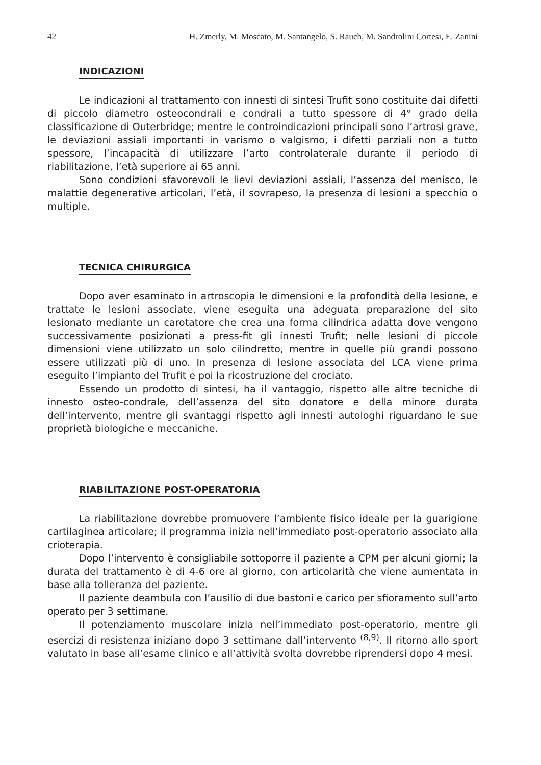42 H. Zmerly, M. Moscato, M. Santangelo, S. Rauch, M. Sandrolini Cortesi, E. Zanini
INDICAZIONI
Le indicazioni al trattamento con innesti di sintesi Trufit sono costituite dai difetti di piccolo diametro osteocondrali e condrali a tutto spessore di 4° grado della classificazione di Outerbridge; mentre le controindicazioni principali sono l’artrosi grave, le deviazioni assiali importanti in varismo o valgismo, i difetti parziali non a tutto spessore, l’incapacità di utilizzare l’arto controlaterale durante il periodo di riabilitazione, l’età superiore ai 65 anni.
Sono condizioni sfavorevoli le lievi deviazioni assiali, l’assenza del menisco, le malattie degenerative articolari, l’età, il sovrapeso, la presenza di lesioni a specchio o multiple.
TECNICA CHIRURGICA
Dopo aver esaminato in artroscopia le dimensioni e la profondità della lesione, e trattate le lesioni associate, viene eseguita una adeguata preparazione del sito lesionato mediante un carotatore che crea una forma cilindrica adatta dove vengono successivamente posizionati a press-fit gli innesti Trufit; nelle lesioni di piccole dimensioni viene utilizzato un solo cilindretto, mentre in quelle più grandi possono essere utilizzati più di uno. In presenza di lesione associata del LCA viene prima eseguito l’impianto del Trufit e poi la ricostruzione del crociato.
Essendo un prodotto di sintesi, ha il vantaggio, rispetto alle altre tecniche di innesto osteo-condrale, dell’assenza del sito donatore e della minore durata dell’intervento, mentre gli svantaggi rispetto agli innesti autologhi riguardano le sue proprietà biologiche e meccaniche.
RIABILITAZIONE POST-OPERATORIA
La riabilitazione dovrebbe promuovere l’ambiente fisico ideale per la guarigione cartilaginea articolare; il programma inizia nell’immediato post-operatorio associato alla crioterapia.
Dopo l’intervento è consigliabile sottoporre il paziente a CPM per alcuni giorni; la durata del trattamento è di 4-6 ore al giorno, con articolarità che viene aumentata in base alla tolleranza del paziente.
Il paziente deambula con l’ausilio di due bastoni e carico per sfioramento sull’arto operato per 3 settimane.
Il potenziamento muscolare inizia nell’immediato post-operatorio, mentre gli esercizi di resistenza iniziano dopo 3 settimane dall’intervento <sup>(8,9)</sup>. Il ritorno allo sport valutato in base all’esame clinico e all’attività svolta dovrebbe riprendersi dopo 4 mesi.